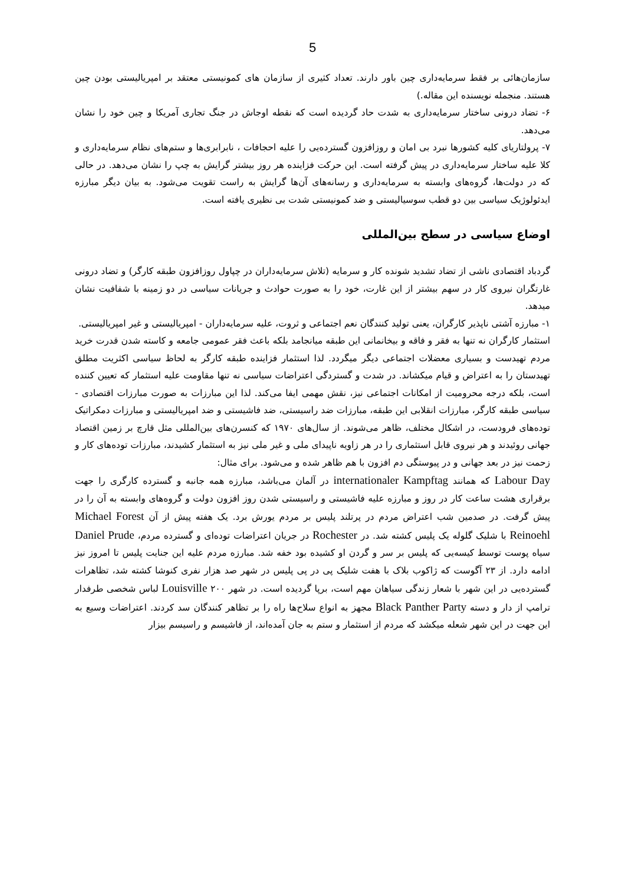5
سازمان‌هائی بر فقط سرمایه‌داری چین باور دارند. تعداد کثیری از سازمان های کمونیستی معتقد بر امپریالیستی بودن چین هستند. منجمله نویسنده این مقاله.)
۶- تضاد درونی ساختار سرمایه‌داری به شدت حاد گردیده است که نقطه اوجاش در جنگ تجاری آمریکا و چین خود را نشان می‌دهد.
۷- پرولتاریای کلیه کشورها نبرد بی امان و روزافزون گسترده‌یی را علیه احجافات ، نابرابری‌ها و ستم‌های نظام سرمایه‌داری و کلا علیه ساختار سرمایه‌داری در پیش گرفته است. این حرکت فزاینده هر روز بیشتر گرایش به چپ را نشان می‌دهد. در حالی که در دولت‌ها، گروه‌های وابسته به سرمایه‌داری و رسانه‌های آن‌ها گرایش به راست تقویت می‌شود. به بیان دیگر مبارزه ایدئولوژیک سیاسی بین دو قطب سوسیالیستی و ضد کمونیستی شدت بی نظیری یافته است.
اوضاع سیاسی در سطح بین‌المللی
گردباد اقتصادی ناشی از تضاد تشدید شونده کار و سرمایه (تلاش سرمایه‌داران در چپاول روزافزون طبقه کارگر) و تضاد درونی غارتگران نیروی کار در سهم بیشتر از این غارت، خود را به صورت حوادث و جریانات سیاسی در دو زمینه با شفافیت نشان میدهد.
۱- مبارزه آشتی ناپذیر کارگران، یعنی تولید کنندگان نعم اجتماعی و ثروت، علیه سرمایه‌داران - امپریالیستی و غیر امپریالیستی.
استثمار کارگران نه تنها به فقر و فاقه و بیخانمانی این طبقه میانجامد بلکه باعث فقر عمومی جامعه و کاسته شدن قدرت خرید مردم تهیدست و بسیاری معضلات اجتماعی دیگر میگردد. لذا استثمار فزاینده طبقه کارگر به لحاظ سیاسی اکثریت مطلق تهیدستان را به اعتراض و قیام میکشاند. در شدت و گستردگی اعتراضات سیاسی نه تنها مقاومت علیه استثمار که تعیین کننده است، بلکه درجه محرومیت از امکانات اجتماعی نیز، نقش مهمی ایفا می‌کند. لذا این مبارزات به صورت مبارزات اقتصادی - سیاسی طبقه کارگر، مبارزات انقلابی این طبقه، مبارزات ضد راسیستی، ضد فاشیستی و ضد امپریالیستی و مبارزات دمکراتیک توده‌های فرودست، در اشکال مختلف، ظاهر می‌شوند. از سال‌های ۱۹۷۰ که کنسرن‌های بین‌المللی مثل قارچ بر زمین اقتصاد جهانی روئیدند و هر نیروی قابل استثماری را در هر زاویه ناپیدای ملی و غیر ملی نیز به استثمار کشیدند، مبارزات توده‌های کار و زحمت نیز در بعد جهانی و در پیوستگی دم افزون با هم ظاهر شده و می‌شود. برای مثال:
Labour Day که همانند internationaler Kampftag در آلمان می‌باشد، مبارزه همه جانبه و گسترده کارگری را جهت برقراری هشت ساعت کار در روز و مبارزه علیه فاشیستی و راسیستی شدن روز افزون دولت و گروه‌های وابسته به آن را در پیش گرفت. در صدمین شب اعتراض مردم در پرتلند پلیس بر مردم یورش برد. یک هفته پیش از آن Michael Forest Reinoehl با شلیک گلوله یک پلیس کشته شد. در Rochester در جریان اعتراضات توده‌ای و گسترده مردم، Daniel Prude سیاه پوست توسط کیسه‌یی که پلیس بر سر و گردن او کشیده بود خفه شد. مبارزه مردم علیه این جنایت پلیس تا امروز نیز ادامه دارد. از ۲۳ آگوست که ژاکوب بلاک با هفت شلیک پی در پی پلیس در شهر صد هزار نفری کنوشا کشته شد، تظاهرات گسترده‌یی در این شهر با شعار زندگی سیاهان مهم است، برپا گردیده است. در شهر Louisville ۲۰۰ لباس شخصی طرفدار ترامپ از دار و دسته Black Panther Party مجهز به انواع سلاح‌ها راه را بر تظاهر کنندگان سد کردند. اعتراضات وسیع به این جهت در این شهر شعله میکشد که مردم از استثمار و ستم به جان آمده‌اند، از فاشیسم و راسیسم بیزار